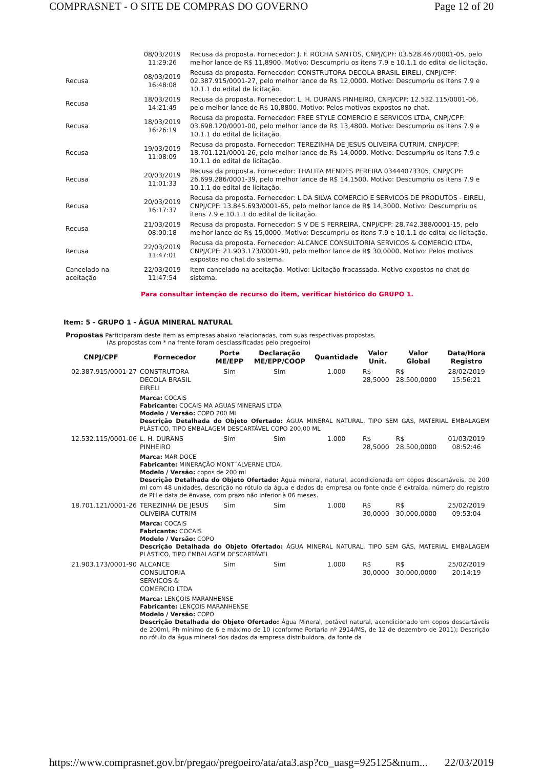COMPRASNET - O SITE DE COMPRAS DO GOVERNO Page 12 of 20
| | 08/03/2019 11:29:26 | Recusa da proposta. Fornecedor: J. F. ROCHA SANTOS, CNPJ/CPF: 03.528.467/0001-05, pelo melhor lance de R$ 11,8900. Motivo: Descumpriu os itens 7.9 e 10.1.1 do edital de licitação. |
| Recusa | 08/03/2019 16:48:08 | Recusa da proposta. Fornecedor: CONSTRUTORA DECOLA BRASIL EIRELI, CNPJ/CPF: 02.387.915/0001-27, pelo melhor lance de R$ 12,0000. Motivo: Descumpriu os itens 7.9 e 10.1.1 do edital de licitação. |
| Recusa | 18/03/2019 14:21:49 | Recusa da proposta. Fornecedor: L. H. DURANS PINHEIRO, CNPJ/CPF: 12.532.115/0001-06, pelo melhor lance de R$ 10,8800. Motivo: Pelos motivos expostos no chat. |
| Recusa | 18/03/2019 16:26:19 | Recusa da proposta. Fornecedor: FREE STYLE COMERCIO E SERVICOS LTDA, CNPJ/CPF: 03.698.120/0001-00, pelo melhor lance de R$ 13,4800. Motivo: Descumpriu os itens 7.9 e 10.1.1 do edital de licitação. |
| Recusa | 19/03/2019 11:08:09 | Recusa da proposta. Fornecedor: TEREZINHA DE JESUS OLIVEIRA CUTRIM, CNPJ/CPF: 18.701.121/0001-26, pelo melhor lance de R$ 14,0000. Motivo: Descumpriu os itens 7.9 e 10.1.1 do edital de licitação. |
| Recusa | 20/03/2019 11:01:33 | Recusa da proposta. Fornecedor: THALITA MENDES PEREIRA 03444073305, CNPJ/CPF: 26.699.286/0001-39, pelo melhor lance de R$ 14,1500. Motivo: Descumpriu os itens 7.9 e 10.1.1 do edital de licitação. |
| Recusa | 20/03/2019 16:17:37 | Recusa da proposta. Fornecedor: L DA SILVA COMERCIO E SERVICOS DE PRODUTOS - EIRELI, CNPJ/CPF: 13.845.693/0001-65, pelo melhor lance de R$ 14,3000. Motivo: Descumpriu os itens 7.9 e 10.1.1 do edital de licitação. |
| Recusa | 21/03/2019 08:00:18 | Recusa da proposta. Fornecedor: S V DE S FERREIRA, CNPJ/CPF: 28.742.388/0001-15, pelo melhor lance de R$ 15,0000. Motivo: Descumpriu os itens 7.9 e 10.1.1 do edital de licitação. |
| Recusa | 22/03/2019 11:47:01 | Recusa da proposta. Fornecedor: ALCANCE CONSULTORIA SERVICOS & COMERCIO LTDA, CNPJ/CPF: 21.903.173/0001-90, pelo melhor lance de R$ 30,0000. Motivo: Pelos motivos expostos no chat do sistema. |
| Cancelado na aceitação | 22/03/2019 11:47:54 | Item cancelado na aceitação. Motivo: Licitação fracassada. Motivo expostos no chat do sistema. |
Para consultar intenção de recurso do item, verificar histórico do GRUPO 1.
Item: 5 - GRUPO 1 - ÁGUA MINERAL NATURAL
Propostas Participaram deste item as empresas abaixo relacionadas, com suas respectivas propostas.
(As propostas com * na frente foram desclassificadas pelo pregoeiro)
| CNPJ/CPF | Fornecedor | Porte ME/EPP | Declaração ME/EPP/COOP | Quantidade | Valor Unit. | Valor Global | Data/Hora Registro |
| --- | --- | --- | --- | --- | --- | --- | --- |
| 02.387.915/0001-27 | CONSTRUTORA DECOLA BRASIL EIRELI | Sim | Sim | 1.000 | R$ 28,5000 | R$ 28.500,0000 | 28/02/2019 15:56:21 |
| | Marca: COCAIS Fabricante: COCAIS MA AGUAS MINERAIS LTDA Modelo / Versão: COPO 200 ML Descrição Detalhada do Objeto Ofertado: ÁGUA MINERAL NATURAL, TIPO SEM GÁS, MATERIAL EMBALAGEM PLÁSTICO, TIPO EMBALAGEM DESCARTÁVEL COPO 200,00 ML | | | | | | |
| 12.532.115/0001-06 | L. H. DURANS PINHEIRO | Sim | Sim | 1.000 | R$ 28,5000 | R$ 28.500,0000 | 01/03/2019 08:52:46 |
| | Marca: MAR DOCE Fabricante: MINERAÇÃO MONT´ALVERNE LTDA. Modelo / Versão: copos de 200 ml Descrição Detalhada do Objeto Ofertado: Água mineral, natural, acondicionada em copos descartáveis, de 200 ml com 48 unidades, descrição no rótulo da água e dados da empresa ou fonte onde é extraída, número do registro de PH e data de ênvase, com prazo não inferior à 06 meses. | | | | | | |
| 18.701.121/0001-26 | TEREZINHA DE JESUS OLIVEIRA CUTRIM | Sim | Sim | 1.000 | R$ 30,0000 | R$ 30.000,0000 | 25/02/2019 09:53:04 |
| | Marca: COCAIS Fabricante: COCAIS Modelo / Versão: COPO Descrição Detalhada do Objeto Ofertado: ÁGUA MINERAL NATURAL, TIPO SEM GÁS, MATERIAL EMBALAGEM PLÁSTICO, TIPO EMBALAGEM DESCARTÁVEL | | | | | | |
| 21.903.173/0001-90 | ALCANCE CONSULTORIA SERVICOS & COMERCIO LTDA | Sim | Sim | 1.000 | R$ 30,0000 | R$ 30.000,0000 | 25/02/2019 20:14:19 |
| | Marca: LENÇOIS MARANHENSE Fabricante: LENÇOIS MARANHENSE Modelo / Versão: COPO Descrição Detalhada do Objeto Ofertado: Água Mineral, potável natural, acondicionado em copos descartáveis de 200ml, Ph mínimo de 6 e máximo de 10 (conforme Portaria nº 2914/MS, de 12 de dezembro de 2011); Descrição no rótulo da água mineral dos dados da empresa distribuidora, da fonte da | | | | | | |
https://www.comprasnet.gov.br/pregao/pregoeiro/ata/ata3.asp?co_uasg=925125&num... 22/03/2019